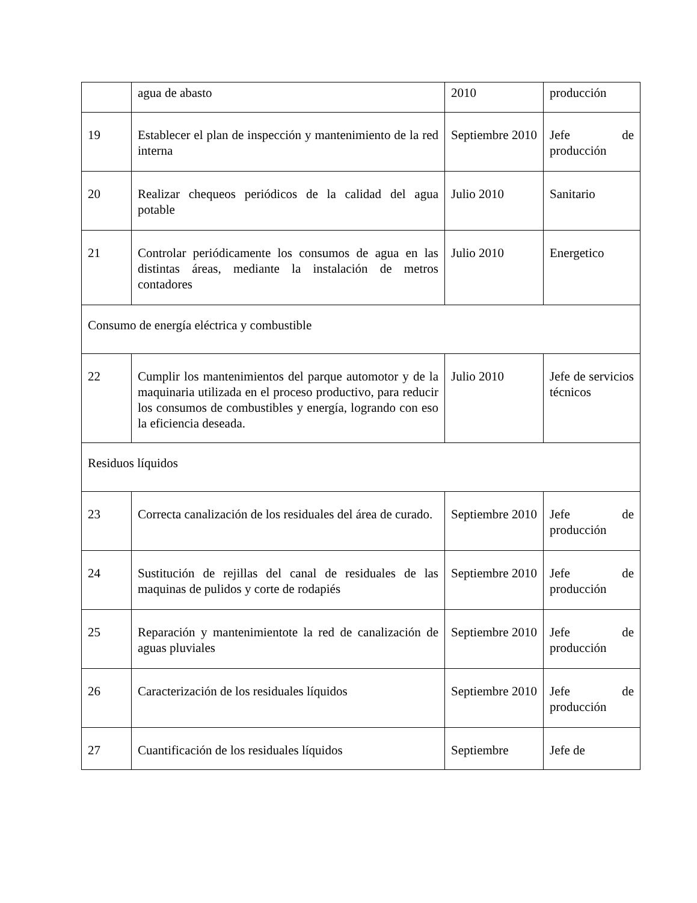| | agua de abasto | 2010 | producción |
| 19 | Establecer el plan de inspección y mantenimiento de la red interna | Septiembre 2010 | Jefe de producción |
| 20 | Realizar chequeos periódicos de la calidad del agua potable | Julio 2010 | Sanitario |
| 21 | Controlar periódicamente los consumos de agua en las distintas áreas, mediante la instalación de metros contadores | Julio 2010 | Energetico |
| Consumo de energía eléctrica y combustible | | | |
| 22 | Cumplir los mantenimientos del parque automotor y de la maquinaria utilizada en el proceso productivo, para reducir los consumos de combustibles y energía, logrando con eso la eficiencia deseada. | Julio 2010 | Jefe de servicios técnicos |
| Residuos líquidos | | | |
| 23 | Correcta canalización de los residuales del área de curado. | Septiembre 2010 | Jefe de producción |
| 24 | Sustitución de rejillas del canal de residuales de las maquinas de pulidos y corte de rodapiés | Septiembre 2010 | Jefe de producción |
| 25 | Reparación y mantenimientote la red de canalización de aguas pluviales | Septiembre 2010 | Jefe de producción |
| 26 | Caracterización de los residuales líquidos | Septiembre 2010 | Jefe de producción |
| 27 | Cuantificación de los residuales líquidos | Septiembre | Jefe de |